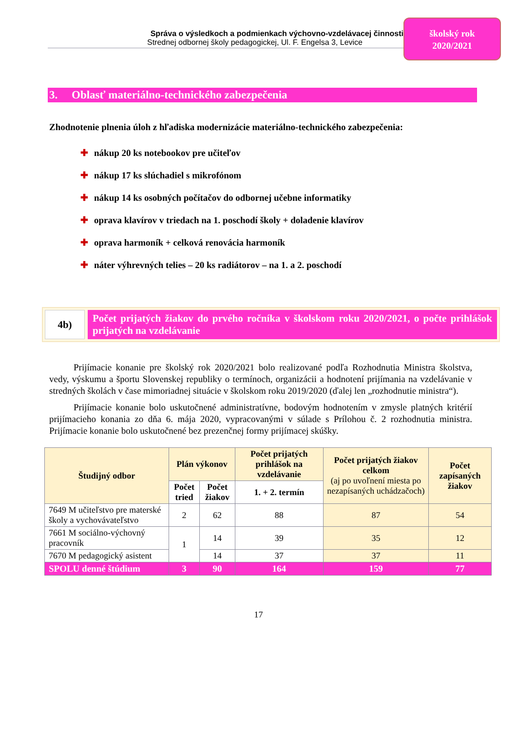Správa o výsledkoch a podmienkach výchovno-vzdelávacej činnosti
Strednej odbornej školy pedagogickej, Ul. F. Engelsa 3, Levice
školský rok
2020/2021
3. Oblasť materiálno-technického zabezpečenia
Zhodnotenie plnenia úloh z hľadiska modernizácie materiálno-technického zabezpečenia:
✚ nákup 20 ks notebookov pre učiteľov
✚ nákup 17 ks slúchadiel s mikrofónom
✚ nákup 14 ks osobných počítačov do odbornej učebne informatiky
✚ oprava klavírov v triedach na 1. poschodí školy + doladenie klavírov
✚ oprava harmoník + celková renovácia harmoník
✚ náter výhrevných telies – 20 ks radiátorov – na 1. a 2. poschodí
4b)
Počet prijatých žiakov do prvého ročníka v školskom roku 2020/2021, o počte prihlášok prijatých na vzdelávanie
Prijímacie konanie pre školský rok 2020/2021 bolo realizované podľa Rozhodnutia Ministra školstva, vedy, výskumu a športu Slovenskej republiky o termínoch, organizácii a hodnotení prijímania na vzdelávanie v stredných školách v čase mimoriadnej situácie v školskom roku 2019/2020 (ďalej len „rozhodnutie ministra“).
Prijímacie konanie bolo uskutočnené administratívne, bodovým hodnotením v zmysle platných kritérií prijímacieho konania zo dňa 6. mája 2020, vypracovanými v súlade s Prílohou č. 2 rozhodnutia ministra. Prijímacie konanie bolo uskutočnené bez prezenčnej formy prijímacej skúšky.
| Študijný odbor | Plán výkonov | | Počet prijatých prihlášok na vzdelávanie | Počet prijatých žiakov celkom (aj po uvoľnení miesta po nezapísaných uchádzačoch) | Počet zapísaných žiakov |
| --- | --- | --- | --- | --- | --- |
| | Počet tried | Počet žiakov | 1. + 2. termín | | |
| 7649 M učiteľstvo pre materské školy a vychovávateľstvo | 2 | 62 | 88 | 87 | 54 |
| 7661 M sociálno-výchovný pracovník | 1 | 14 | 39 | 35 | 12 |
| 7670 M pedagogický asistent | | 14 | 37 | 37 | 11 |
| SPOLU denné štúdium | 3 | 90 | 164 | 159 | 77 |
17